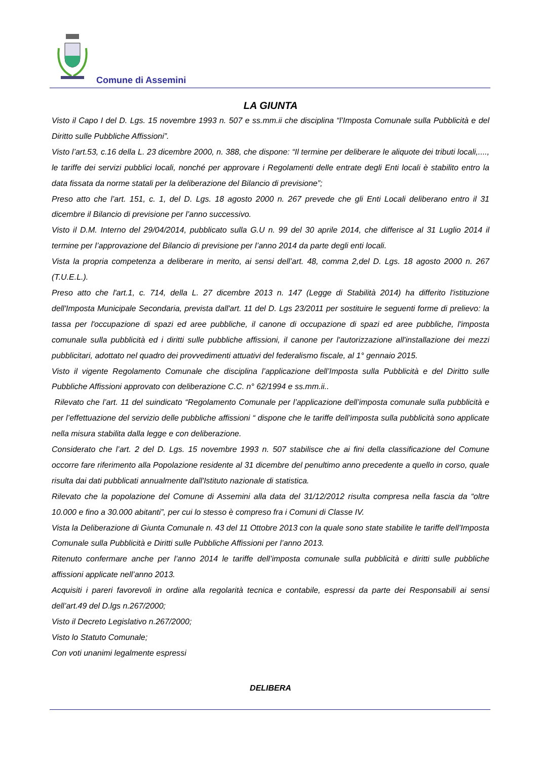Comune di Assemini
LA GIUNTA
Visto il Capo I del D. Lgs. 15 novembre 1993 n. 507 e ss.mm.ii che disciplina “l’Imposta Comunale sulla Pubblicità e del Diritto sulle Pubbliche Affissioni”.
Visto l’art.53, c.16 della L. 23 dicembre 2000, n. 388, che dispone: “Il termine per deliberare le aliquote dei tributi locali,...., le tariffe dei servizi pubblici locali, nonché per approvare i Regolamenti delle entrate degli Enti locali è stabilito entro la data fissata da norme statali per la deliberazione del Bilancio di previsione”;
Preso atto che l’art. 151, c. 1, del D. Lgs. 18 agosto 2000 n. 267 prevede che gli Enti Locali deliberano entro il 31 dicembre il Bilancio di previsione per l’anno successivo.
Visto il D.M. Interno del 29/04/2014, pubblicato sulla G.U n. 99 del 30 aprile 2014, che differisce al 31 Luglio 2014 il termine per l’approvazione del Bilancio di previsione per l’anno 2014 da parte degli enti locali.
Vista la propria competenza a deliberare in merito, ai sensi dell’art. 48, comma 2,del D. Lgs. 18 agosto 2000 n. 267 (T.U.E.L.).
Preso atto che l'art.1, c. 714, della L. 27 dicembre 2013 n. 147 (Legge di Stabilità 2014) ha differito l'istituzione dell'Imposta Municipale Secondaria, prevista dall'art. 11 del D. Lgs 23/2011 per sostituire le seguenti forme di prelievo: la tassa per l'occupazione di spazi ed aree pubbliche, il canone di occupazione di spazi ed aree pubbliche, l'imposta comunale sulla pubblicità ed i diritti sulle pubbliche affissioni, il canone per l'autorizzazione all'installazione dei mezzi pubblicitari, adottato nel quadro dei provvedimenti attuativi del federalismo fiscale, al 1° gennaio 2015.
Visto il vigente Regolamento Comunale che disciplina l’applicazione dell’Imposta sulla Pubblicità e del Diritto sulle Pubbliche Affissioni approvato con deliberazione C.C. n° 62/1994 e ss.mm.ii..
Rilevato che l’art. 11 del suindicato “Regolamento Comunale per l’applicazione dell’imposta comunale sulla pubblicità e per l’effettuazione del servizio delle pubbliche affissioni “ dispone che le tariffe dell’imposta sulla pubblicità sono applicate nella misura stabilita dalla legge e con deliberazione.
Considerato che l’art. 2 del D. Lgs. 15 novembre 1993 n. 507 stabilisce che ai fini della classificazione del Comune occorre fare riferimento alla Popolazione residente al 31 dicembre del penultimo anno precedente a quello in corso, quale risulta dai dati pubblicati annualmente dall'Istituto nazionale di statistica.
Rilevato che la popolazione del Comune di Assemini alla data del 31/12/2012 risulta compresa nella fascia da “oltre 10.000 e fino a 30.000 abitanti”, per cui lo stesso è compreso fra i Comuni di Classe IV.
Vista la Deliberazione di Giunta Comunale n. 43 del 11 Ottobre 2013 con la quale sono state stabilite le tariffe dell’Imposta Comunale sulla Pubblicità e Diritti sulle Pubbliche Affissioni per l’anno 2013.
Ritenuto confermare anche per l’anno 2014 le tariffe dell’imposta comunale sulla pubblicità e diritti sulle pubbliche affissioni applicate nell’anno 2013.
Acquisiti i pareri favorevoli in ordine alla regolarità tecnica e contabile, espressi da parte dei Responsabili ai sensi dell’art.49 del D.lgs n.267/2000;
Visto il Decreto Legislativo n.267/2000;
Visto lo Statuto Comunale;
Con voti unanimi legalmente espressi
DELIBERA